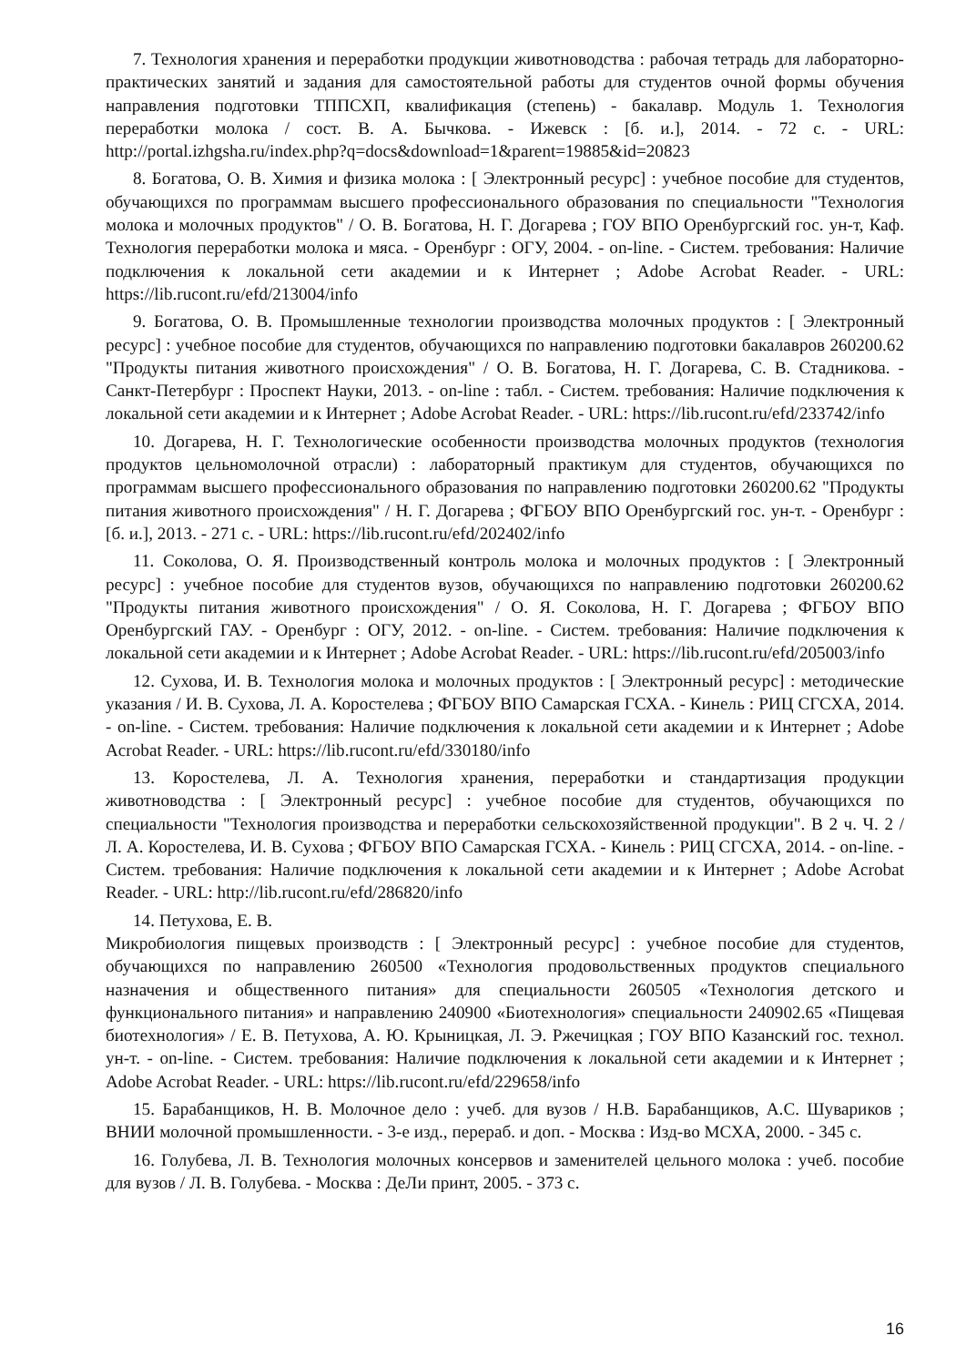7. Технология хранения и переработки продукции животноводства : рабочая тетрадь для лабораторно-практических занятий и задания для самостоятельной работы для студентов очной формы обучения направления подготовки ТППСХП, квалификация (степень) - бакалавр. Модуль 1. Технология переработки молока / сост. В. А. Бычкова. - Ижевск : [б. и.], 2014. - 72 с. - URL: http://portal.izhgsha.ru/index.php?q=docs&download=1&parent=19885&id=20823
8. Богатова, О. В. Химия и физика молока : [ Электронный ресурс] : учебное пособие для студентов, обучающихся по программам высшего профессионального образования по специальности "Технология молока и молочных продуктов" / О. В. Богатова, Н. Г. Догарева ; ГОУ ВПО Оренбургский гос. ун-т, Каф. Технология переработки молока и мяса. - Оренбург : ОГУ, 2004. - on-line. - Систем. требования: Наличие подключения к локальной сети академии и к Интернет ; Adobe Acrobat Reader. - URL: https://lib.rucont.ru/efd/213004/info
9. Богатова, О. В. Промышленные технологии производства молочных продуктов : [ Электронный ресурс] : учебное пособие для студентов, обучающихся по направлению подготовки бакалавров 260200.62 "Продукты питания животного происхождения" / О. В. Богатова, Н. Г. Догарева, С. В. Стадникова. - Санкт-Петербург : Проспект Науки, 2013. - on-line : табл. - Систем. требования: Наличие подключения к локальной сети академии и к Интернет ; Adobe Acrobat Reader. - URL: https://lib.rucont.ru/efd/233742/info
10. Догарева, Н. Г. Технологические особенности производства молочных продуктов (технология продуктов цельномолочной отрасли) : лабораторный практикум для студентов, обучающихся по программам высшего профессионального образования по направлению подготовки 260200.62 "Продукты питания животного происхождения" / Н. Г. Догарева ; ФГБОУ ВПО Оренбургский гос. ун-т. - Оренбург : [б. и.], 2013. - 271 с. - URL: https://lib.rucont.ru/efd/202402/info
11. Соколова, О. Я. Производственный контроль молока и молочных продуктов : [ Электронный ресурс] : учебное пособие для студентов вузов, обучающихся по направлению подготовки 260200.62 "Продукты питания животного происхождения" / О. Я. Соколова, Н. Г. Догарева ; ФГБОУ ВПО Оренбургский ГАУ. - Оренбург : ОГУ, 2012. - on-line. - Систем. требования: Наличие подключения к локальной сети академии и к Интернет ; Adobe Acrobat Reader. - URL: https://lib.rucont.ru/efd/205003/info
12. Сухова, И. В. Технология молока и молочных продуктов : [ Электронный ресурс] : методические указания / И. В. Сухова, Л. А. Коростелева ; ФГБОУ ВПО Самарская ГСХА. - Кинель : РИЦ СГСХА, 2014. - on-line. - Систем. требования: Наличие подключения к локальной сети академии и к Интернет ; Adobe Acrobat Reader. - URL: https://lib.rucont.ru/efd/330180/info
13. Коростелева, Л. А. Технология хранения, переработки и стандартизация продукции животноводства : [ Электронный ресурс] : учебное пособие для студентов, обучающихся по специальности "Технология производства и переработки сельскохозяйственной продукции". В 2 ч. Ч. 2 / Л. А. Коростелева, И. В. Сухова ; ФГБОУ ВПО Самарская ГСХА. - Кинель : РИЦ СГСХА, 2014. - on-line. - Систем. требования: Наличие подключения к локальной сети академии и к Интернет ; Adobe Acrobat Reader. - URL: http://lib.rucont.ru/efd/286820/info
14. Петухова, Е. В.
Микробиология пищевых производств : [ Электронный ресурс] : учебное пособие для студентов, обучающихся по направлению 260500 «Технология продовольственных продуктов специального назначения и общественного питания» для специальности 260505 «Технология детского и функционального питания» и направлению 240900 «Биотехнология» специальности 240902.65 «Пищевая биотехнология» / Е. В. Петухова, А. Ю. Крыницкая, Л. Э. Ржечицкая ; ГОУ ВПО Казанский гос. технол. ун-т. - on-line. - Систем. требования: Наличие подключения к локальной сети академии и к Интернет ; Adobe Acrobat Reader. - URL: https://lib.rucont.ru/efd/229658/info
15. Барабанщиков, Н. В. Молочное дело : учеб. для вузов / Н.В. Барабанщиков, А.С. Шувариков ; ВНИИ молочной промышленности. - 3-е изд., перераб. и доп. - Москва : Изд-во МСХА, 2000. - 345 с.
16. Голубева, Л. В. Технология молочных консервов и заменителей цельного молока : учеб. пособие для вузов / Л. В. Голубева. - Москва : ДеЛи принт, 2005. - 373 с.
16